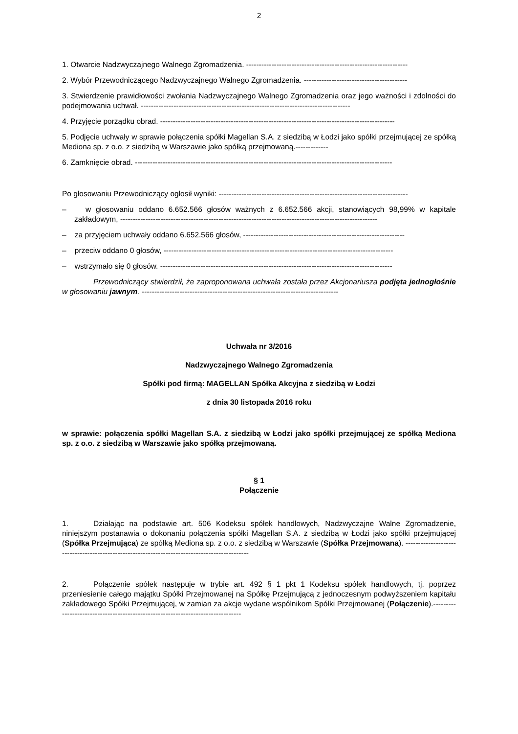2
1. Otwarcie Nadzwyczajnego Walnego Zgromadzenia. ----------------------------------------------------------------
2. Wybór Przewodniczącego Nadzwyczajnego Walnego Zgromadzenia. -----------------------------------------
3. Stwierdzenie prawidłowości zwołania Nadzwyczajnego Walnego Zgromadzenia oraz jego ważności i zdolności do podejmowania uchwał. -----------------------------------------------------------------------------------
4. Przyjęcie porządku obrad. ---------------------------------------------------------------------------------------------
5. Podjęcie uchwały w sprawie połączenia spółki Magellan S.A. z siedzibą w Łodzi jako spółki przejmującej ze spółką Mediona sp. z o.o. z siedzibą w Warszawie jako spółką przejmowaną.-------------
6. Zamknięcie obrad. ------------------------------------------------------------------------------------------------------
Po głosowaniu Przewodniczący ogłosił wyniki: ---------------------------------------------------------------------------
– w głosowaniu oddano 6.652.566 głosów ważnych z 6.652.566 akcji, stanowiących 98,99% w kapitale zakładowym, ------------------------------------------------------------------------------------------------------
– za przyjęciem uchwały oddano 6.652.566 głosów, ----------------------------------------------------------------
– przeciw oddano 0 głosów, -------------------------------------------------------------------------------------------
– wstrzymało się 0 głosów. --------------------------------------------------------------------------------------------
Przewodniczący stwierdził, że zaproponowana uchwała została przez Akcjonariusza podjęta jednogłośnie w głosowaniu jawnym. ------------------------------------------------------------------------------
Uchwała nr 3/2016
Nadzwyczajnego Walnego Zgromadzenia
Spółki pod firmą: MAGELLAN Spółka Akcyjna z siedzibą w Łodzi
z dnia 30 listopada 2016 roku
w sprawie: połączenia spółki Magellan S.A. z siedzibą w Łodzi jako spółki przejmującej ze spółką Mediona sp. z o.o. z siedzibą w Warszawie jako spółką przejmowaną.
§ 1
Połączenie
1. Działając na podstawie art. 506 Kodeksu spółek handlowych, Nadzwyczajne Walne Zgromadzenie, niniejszym postanawia o dokonaniu połączenia spółki Magellan S.A. z siedzibą w Łodzi jako spółki przejmującej (Spółka Przejmująca) ze spółką Mediona sp. z o.o. z siedzibą w Warszawie (Spółka Przejmowana). ----------------------------------------------------------------------------------------------
2. Połączenie spółek następuje w trybie art. 492 § 1 pkt 1 Kodeksu spółek handlowych, tj. poprzez przeniesienie całego majątku Spółki Przejmowanej na Spółkę Przejmującą z jednoczesnym podwyższeniem kapitału zakładowego Spółki Przejmującej, w zamian za akcje wydane wspólnikom Spółki Przejmowanej (Połączenie).--------------------------------------------------------------------------------